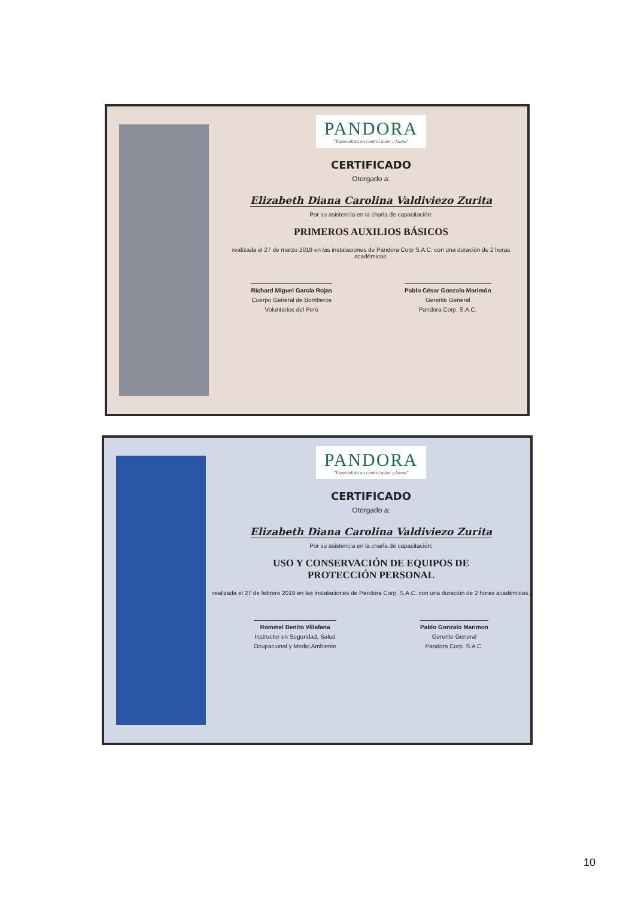PANDORA "Especialista en control aviar y fauna"
CERTIFICADO
Otorgado a:
Elizabeth Diana Carolina Valdiviezo Zurita
Por su asistencia en la charla de capacitación:
PRIMEROS AUXILIOS BÁSICOS
realizada el 27 de marzo 2019 en las instalaciones de Pandora Corp S.A.C. con una duración de 2 horas académicas.
Richard Miguel García Rojas
Cuerpo General de Bomberos
Voluntarios del Perú
Pablo César Gonzalo Marimón
Gerente General
Pandora Corp. S.A.C.
PANDORA "Especialista en control aviar y fauna"
CERTIFICADO
Otorgado a:
Elizabeth Diana Carolina Valdiviezo Zurita
Por su asistencia en la charla de capacitación:
USO Y CONSERVACIÓN DE EQUIPOS DE
PROTECCIÓN PERSONAL
realizada el 27 de febrero 2019 en las instalaciones de Pandora Corp. S.A.C. con una duración de 2 horas académicas.
Rommel Benito Villafana
Instructor en Seguridad, Salud
Ocupacional y Medio Ambiente
Pablo Gonzalo Marimon
Gerente General
Pandora Corp. S.A.C.
10